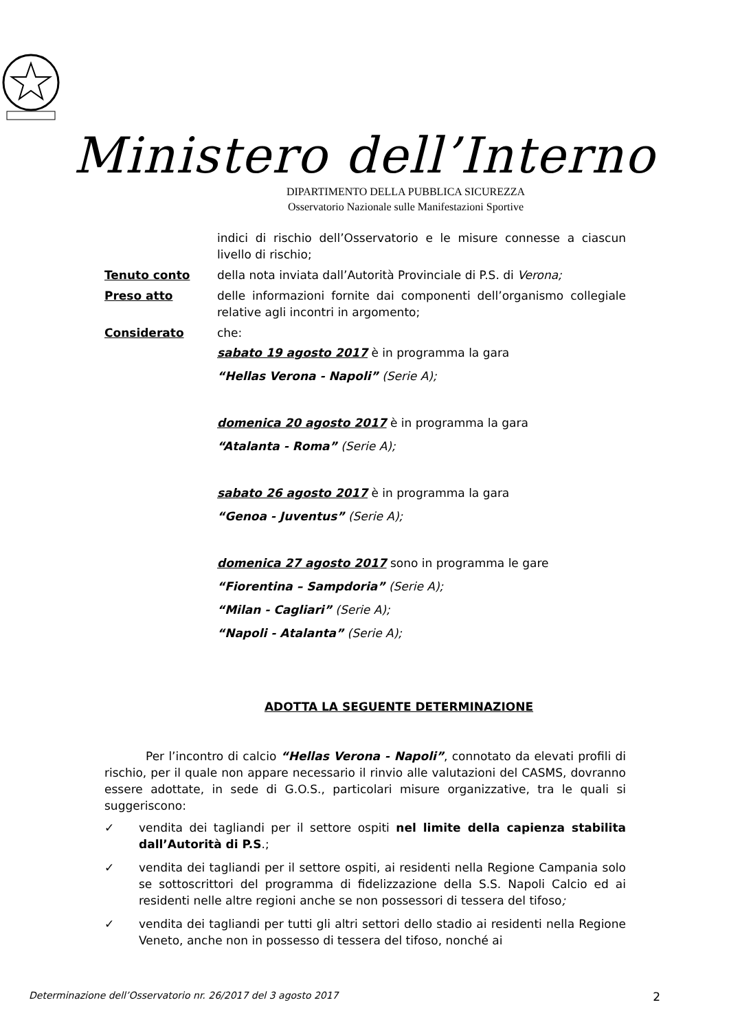Ministero dell’Interno
DIPARTIMENTO DELLA PUBBLICA SICUREZZA
Osservatorio Nazionale sulle Manifestazioni Sportive
indici di rischio dell’Osservatorio e le misure connesse a ciascun livello di rischio;
Tenuto conto della nota inviata dall’Autorità Provinciale di P.S. di Verona;
Preso atto delle informazioni fornite dai componenti dell’organismo collegiale relative agli incontri in argomento;
Considerato che:
sabato 19 agosto 2017 è in programma la gara
“Hellas Verona - Napoli” (Serie A);
domenica 20 agosto 2017 è in programma la gara
“Atalanta - Roma” (Serie A);
sabato 26 agosto 2017 è in programma la gara
“Genoa - Juventus” (Serie A);
domenica 27 agosto 2017 sono in programma le gare
“Fiorentina – Sampdoria” (Serie A);
“Milan - Cagliari” (Serie A);
“Napoli - Atalanta” (Serie A);
ADOTTA LA SEGUENTE DETERMINAZIONE
Per l’incontro di calcio “Hellas Verona - Napoli”, connotato da elevati profili di rischio, per il quale non appare necessario il rinvio alle valutazioni del CASMS, dovranno essere adottate, in sede di G.O.S., particolari misure organizzative, tra le quali si suggeriscono:
✓ vendita dei tagliandi per il settore ospiti nel limite della capienza stabilita dall’Autorità di P.S.;
✓ vendita dei tagliandi per il settore ospiti, ai residenti nella Regione Campania solo se sottoscrittori del programma di fidelizzazione della S.S. Napoli Calcio ed ai residenti nelle altre regioni anche se non possessori di tessera del tifoso;
✓ vendita dei tagliandi per tutti gli altri settori dello stadio ai residenti nella Regione Veneto, anche non in possesso di tessera del tifoso, nonché ai
Determinazione dell’Osservatorio nr. 26/2017 del 3 agosto 2017 2